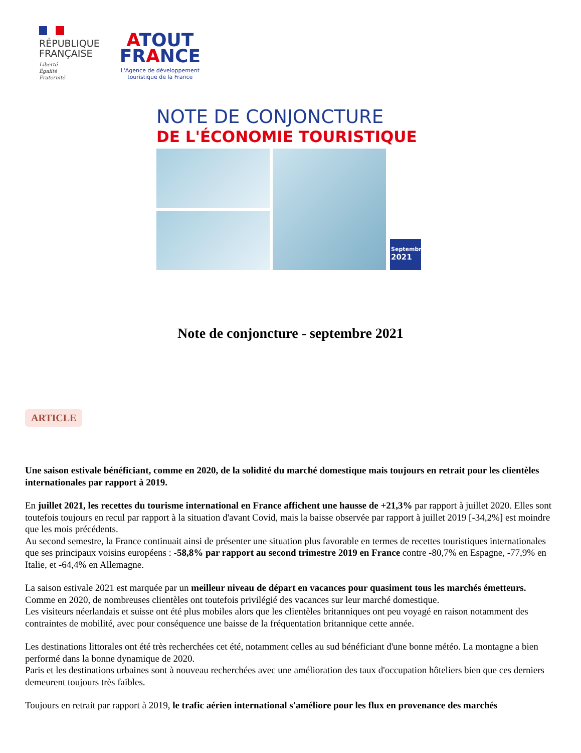RÉPUBLIQUE
FRANÇAISE
Liberté
Égalité
Fraternité
ATOUT
FRANCE
L'Agence de développement
touristique de la France
NOTE DE CONJONCTURE
DE L'ÉCONOMIE TOURISTIQUE
Septembre
2021
Note de conjoncture - septembre 2021
ARTICLE
Une saison estivale bénéficiant, comme en 2020, de la solidité du marché domestique mais toujours en retrait pour les clientèles internationales par rapport à 2019.
En juillet 2021, les recettes du tourisme international en France affichent une hausse de +21,3% par rapport à juillet 2020. Elles sont toutefois toujours en recul par rapport à la situation d'avant Covid, mais la baisse observée par rapport à juillet 2019 [-34,2%] est moindre que les mois précédents.
Au second semestre, la France continuait ainsi de présenter une situation plus favorable en termes de recettes touristiques internationales que ses principaux voisins européens : -58,8% par rapport au second trimestre 2019 en France contre -80,7% en Espagne, -77,9% en Italie, et -64,4% en Allemagne.
La saison estivale 2021 est marquée par un meilleur niveau de départ en vacances pour quasiment tous les marchés émetteurs. Comme en 2020, de nombreuses clientèles ont toutefois privilégié des vacances sur leur marché domestique.
Les visiteurs néerlandais et suisse ont été plus mobiles alors que les clientèles britanniques ont peu voyagé en raison notamment des contraintes de mobilité, avec pour conséquence une baisse de la fréquentation britannique cette année.
Les destinations littorales ont été très recherchées cet été, notamment celles au sud bénéficiant d'une bonne météo. La montagne a bien performé dans la bonne dynamique de 2020.
Paris et les destinations urbaines sont à nouveau recherchées avec une amélioration des taux d'occupation hôteliers bien que ces derniers demeurent toujours très faibles.
Toujours en retrait par rapport à 2019, le trafic aérien international s'améliore pour les flux en provenance des marchés